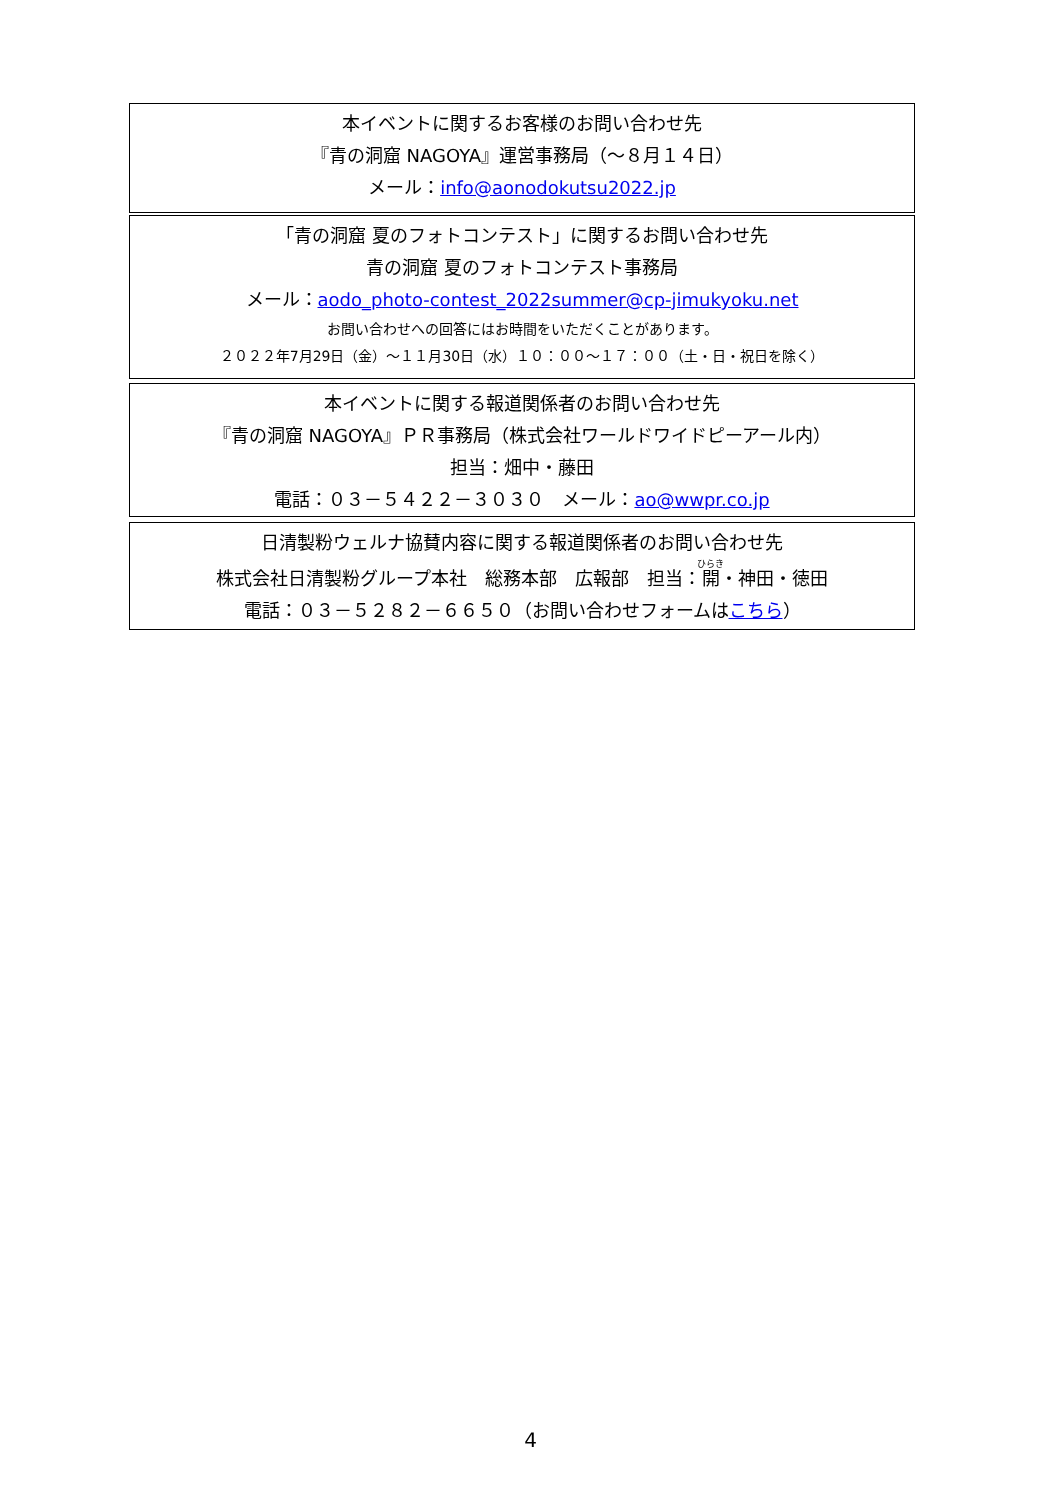本イベントに関するお客様のお問い合わせ先
『青の洞窟 NAGOYA』運営事務局（～８月１４日）
メール：info@aonodokutsu2022.jp
「青の洞窟 夏のフォトコンテスト」に関するお問い合わせ先
青の洞窟 夏のフォトコンテスト事務局
メール：aodo_photo-contest_2022summer@cp-jimukyoku.net
お問い合わせへの回答にはお時間をいただくことがあります。
２０２２年7月29日（金）～１１月30日（水）１０：００～１７：００（土・日・祝日を除く）
本イベントに関する報道関係者のお問い合わせ先
『青の洞窟 NAGOYA』ＰＲ事務局（株式会社ワールドワイドピーアール内）
担当：畑中・藤田
電話：０３－５４２２－３０３０　メール：ao@wwpr.co.jp
日清製粉ウェルナ協賛内容に関する報道関係者のお問い合わせ先
株式会社日清製粉グループ本社　総務本部　広報部　担当：開・神田・徳田
電話：０３－５２８２－６６５０（お問い合わせフォームはこちら）
4